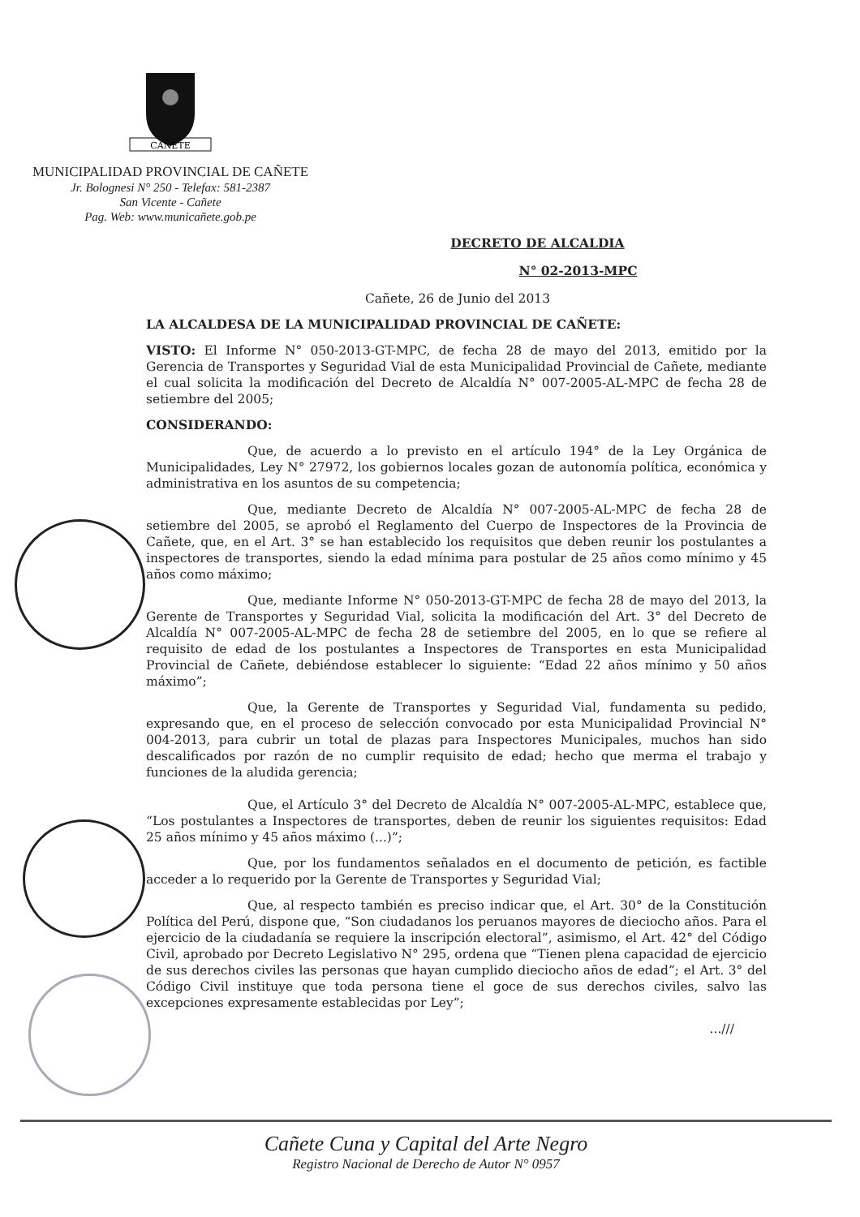CAÑETE
MUNICIPALIDAD PROVINCIAL DE CAÑETE
Jr. Bolognesi N° 250 - Telefax: 581-2387
San Vicente - Cañete
Pag. Web: www.municañete.gob.pe
DECRETO DE ALCALDIA
N° 02-2013-MPC
Cañete, 26 de Junio del 2013
LA ALCALDESA DE LA MUNICIPALIDAD PROVINCIAL DE CAÑETE:
VISTO: El Informe N° 050-2013-GT-MPC, de fecha 28 de mayo del 2013, emitido por la Gerencia de Transportes y Seguridad Vial de esta Municipalidad Provincial de Cañete, mediante el cual solicita la modificación del Decreto de Alcaldía N° 007-2005-AL-MPC de fecha 28 de setiembre del 2005;
CONSIDERANDO:
Que, de acuerdo a lo previsto en el artículo 194° de la Ley Orgánica de Municipalidades, Ley N° 27972, los gobiernos locales gozan de autonomía política, económica y administrativa en los asuntos de su competencia;
Que, mediante Decreto de Alcaldía N° 007-2005-AL-MPC de fecha 28 de setiembre del 2005, se aprobó el Reglamento del Cuerpo de Inspectores de la Provincia de Cañete, que, en el Art. 3° se han establecido los requisitos que deben reunir los postulantes a inspectores de transportes, siendo la edad mínima para postular de 25 años como mínimo y 45 años como máximo;
Que, mediante Informe N° 050-2013-GT-MPC de fecha 28 de mayo del 2013, la Gerente de Transportes y Seguridad Vial, solicita la modificación del Art. 3° del Decreto de Alcaldía N° 007-2005-AL-MPC de fecha 28 de setiembre del 2005, en lo que se refiere al requisito de edad de los postulantes a Inspectores de Transportes en esta Municipalidad Provincial de Cañete, debiéndose establecer lo siguiente: “Edad 22 años mínimo y 50 años máximo”;
Que, la Gerente de Transportes y Seguridad Vial, fundamenta su pedido, expresando que, en el proceso de selección convocado por esta Municipalidad Provincial N° 004-2013, para cubrir un total de plazas para Inspectores Municipales, muchos han sido descalificados por razón de no cumplir requisito de edad; hecho que merma el trabajo y funciones de la aludida gerencia;
Que, el Artículo 3° del Decreto de Alcaldía N° 007-2005-AL-MPC, establece que, “Los postulantes a Inspectores de transportes, deben de reunir los siguientes requisitos: Edad 25 años mínimo y 45 años máximo (...)”;
Que, por los fundamentos señalados en el documento de petición, es factible acceder a lo requerido por la Gerente de Transportes y Seguridad Vial;
Que, al respecto también es preciso indicar que, el Art. 30° de la Constitución Política del Perú, dispone que, “Son ciudadanos los peruanos mayores de dieciocho años. Para el ejercicio de la ciudadanía se requiere la inscripción electoral”, asimismo, el Art. 42° del Código Civil, aprobado por Decreto Legislativo N° 295, ordena que “Tienen plena capacidad de ejercicio de sus derechos civiles las personas que hayan cumplido dieciocho años de edad”; el Art. 3° del Código Civil instituye que toda persona tiene el goce de sus derechos civiles, salvo las excepciones expresamente establecidas por Ley”;
...///
Cañete Cuna y Capital del Arte Negro
Registro Nacional de Derecho de Autor N° 0957